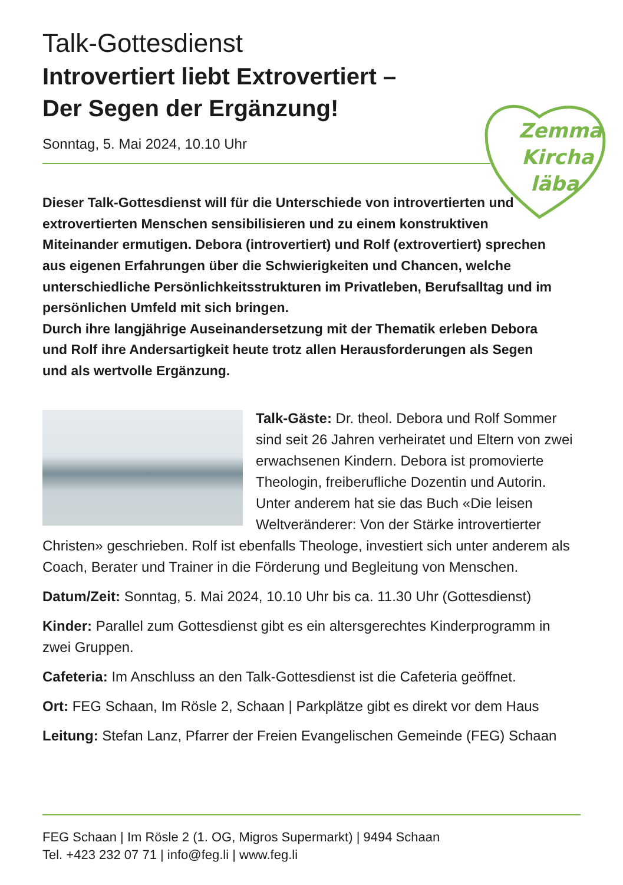Zemma
Kircha
läba
Talk-Gottesdienst
Introvertiert liebt Extrovertiert –
Der Segen der Ergänzung!
Sonntag, 5. Mai 2024, 10.10 Uhr
Dieser Talk-Gottesdienst will für die Unterschiede von introvertierten und extrovertierten Menschen sensibilisieren und zu einem konstruktiven Miteinander ermutigen. Debora (introvertiert) und Rolf (extrovertiert) sprechen aus eigenen Erfahrungen über die Schwierigkeiten und Chancen, welche unterschiedliche Persönlichkeits­strukturen im Privatleben, Berufsalltag und im persönlichen Umfeld mit sich bringen.
Durch ihre langjährige Auseinandersetzung mit der Thematik erleben Debora und Rolf ihre Andersartigkeit heute trotz allen Herausforderungen als Segen und als wertvolle Ergänzung.
Talk-Gäste: Dr. theol. Debora und Rolf Sommer sind seit 26 Jahren verheiratet und Eltern von zwei erwachsenen Kindern. Debora ist promovierte Theologin, freiberufliche Dozentin und Autorin. Unter anderem hat sie das Buch «Die leisen Weltveränderer: Von der Stärke introvertierter Christen» geschrieben. Rolf ist ebenfalls Theologe, investiert sich unter anderem als Coach, Berater und Trainer in die Förderung und Begleitung von Menschen.
Datum/Zeit: Sonntag, 5. Mai 2024, 10.10 Uhr bis ca. 11.30 Uhr (Gottesdienst)
Kinder: Parallel zum Gottesdienst gibt es ein altersgerechtes Kinderprogramm in zwei Gruppen.
Cafeteria: Im Anschluss an den Talk-Gottesdienst ist die Cafeteria geöffnet.
Ort: FEG Schaan, Im Rösle 2, Schaan | Parkplätze gibt es direkt vor dem Haus
Leitung: Stefan Lanz, Pfarrer der Freien Evangelischen Gemeinde (FEG) Schaan
FEG Schaan | Im Rösle 2 (1. OG, Migros Supermarkt) | 9494 Schaan
Tel. +423 232 07 71 | info@feg.li | www.feg.li